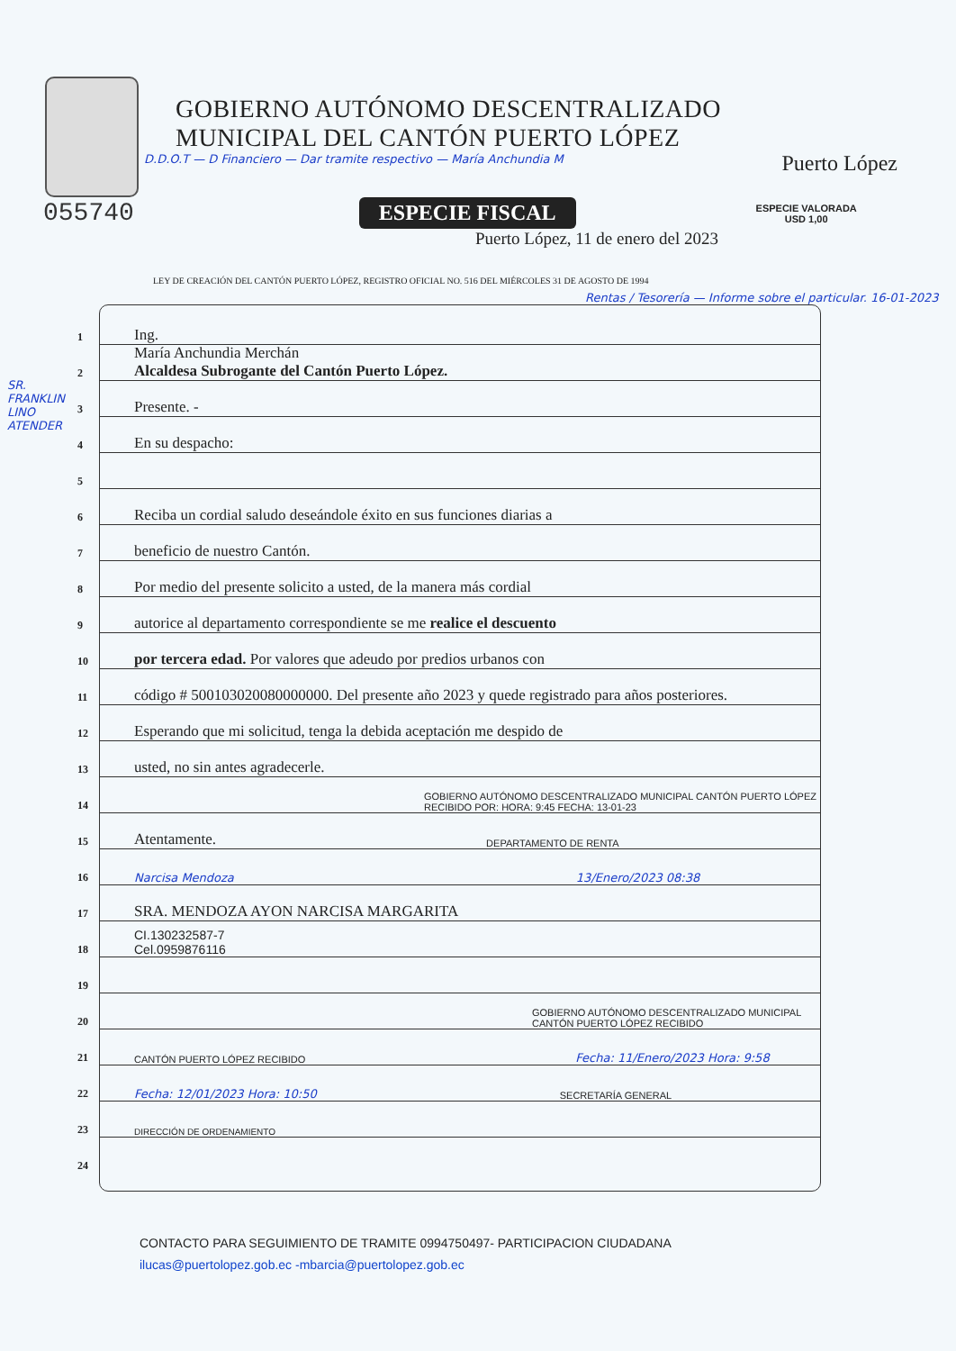GOBIERNO AUTÓNOMO DESCENTRALIZADO
MUNICIPAL DEL CANTÓN PUERTO LÓPEZ
Puerto López
D.D.O.T — D Financiero — Dar tramite respectivo — María Anchundia M
055740 ESPECIE FISCAL ESPECIE VALORADA
USD 1,00
Puerto López, 11 de enero del 2023
LEY DE CREACIÓN DEL CANTÓN PUERTO LÓPEZ, REGISTRO OFICIAL NO. 516 DEL MIÉRCOLES 31 DE AGOSTO DE 1994
Rentas / Tesorería — Informe sobre el particular. 16-01-2023
1 Ing.
2 María Anchundia Merchán
Alcaldesa Subrogante del Cantón Puerto López.
3 Presente. -
4 En su despacho:
5
6 Reciba un cordial saludo deseándole éxito en sus funciones diarias a
7 beneficio de nuestro Cantón.
8 Por medio del presente solicito a usted, de la manera más cordial
9 autorice al departamento correspondiente se me realice el descuento
10 por tercera edad. Por valores que adeudo por predios urbanos con
11 código # 500103020080000000. Del presente año 2023 y quede registrado para años posteriores.
12 Esperando que mi solicitud, tenga la debida aceptación me despido de
13 usted, no sin antes agradecerle.
14 GOBIERNO AUTÓNOMO DESCENTRALIZADO MUNICIPAL CANTÓN PUERTO LÓPEZ RECIBIDO POR: HORA: 9:45 FECHA: 13-01-23
15 Atentamente. DEPARTAMENTO DE RENTA
16 Narcisa Mendoza 13/Enero/2023 08:38
17 SRA. MENDOZA AYON NARCISA MARGARITA
18 CI.130232587-7
Cel.0959876116
19
20 GOBIERNO AUTÓNOMO DESCENTRALIZADO MUNICIPAL CANTÓN PUERTO LÓPEZ RECIBIDO
21 CANTÓN PUERTO LÓPEZ RECIBIDO Fecha: 11/Enero/2023 Hora: 9:58
22 Fecha: 12/01/2023 Hora: 10:50 SECRETARÍA GENERAL
23 DIRECCIÓN DE ORDENAMIENTO
24
SR. FRANKLIN LINO ATENDER
CONTACTO PARA SEGUIMIENTO DE TRAMITE 0994750497- PARTICIPACION CIUDADANA
ilucas@puertolopez.gob.ec -mbarcia@puertolopez.gob.ec